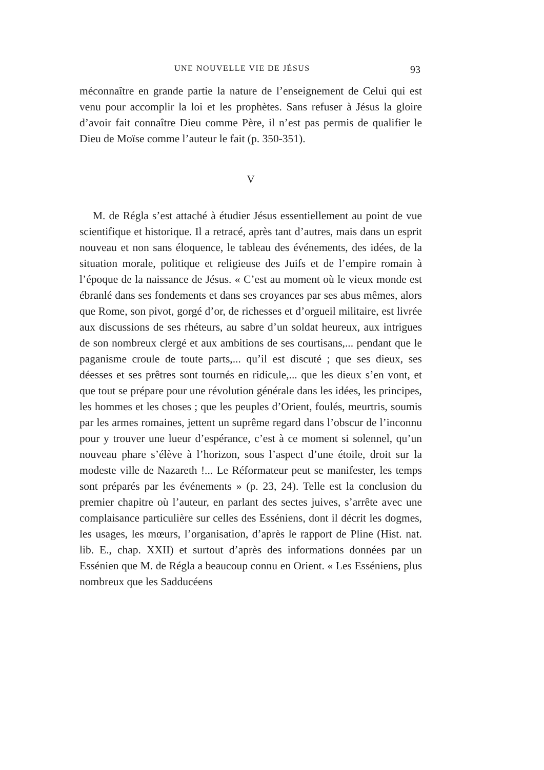UNE NOUVELLE VIE DE JÉSUS 93
méconnaître en grande partie la nature de l’enseignement de Celui qui est venu pour accomplir la loi et les prophètes. Sans refuser à Jésus la gloire d’avoir fait connaître Dieu comme Père, il n’est pas permis de qualifier le Dieu de Moïse comme l’auteur le fait (p. 350-351).
V
M. de Régla s’est attaché à étudier Jésus essentiellement au point de vue scientifique et historique. Il a retracé, après tant d’autres, mais dans un esprit nouveau et non sans éloquence, le tableau des événements, des idées, de la situation morale, politique et religieuse des Juifs et de l’empire romain à l’époque de la naissance de Jésus. « C’est au moment où le vieux monde est ébranlé dans ses fondements et dans ses croyances par ses abus mêmes, alors que Rome, son pivot, gorgé d’or, de richesses et d’orgueil militaire, est livrée aux discussions de ses rhéteurs, au sabre d’un soldat heureux, aux intrigues de son nombreux clergé et aux ambitions de ses courtisans,... pendant que le paganisme croule de toute parts,... qu’il est discuté ; que ses dieux, ses déesses et ses prêtres sont tournés en ridicule,... que les dieux s’en vont, et que tout se prépare pour une révolution générale dans les idées, les principes, les hommes et les choses ; que les peuples d’Orient, foulés, meurtris, soumis par les armes romaines, jettent un suprême regard dans l’obscur de l’inconnu pour y trouver une lueur d’espérance, c’est à ce moment si solennel, qu’un nouveau phare s’élève à l’horizon, sous l’aspect d’une étoile, droit sur la modeste ville de Nazareth !... Le Réformateur peut se manifester, les temps sont préparés par les événements » (p. 23, 24). Telle est la conclusion du premier chapitre où l’auteur, en parlant des sectes juives, s’arrête avec une complaisance particulière sur celles des Esséniens, dont il décrit les dogmes, les usages, les mœurs, l’organisation, d’après le rapport de Pline (Hist. nat. lib. E., chap. XXII) et surtout d’après des informations données par un Essénien que M. de Régla a beaucoup connu en Orient. « Les Esséniens, plus nombreux que les Sadducéens